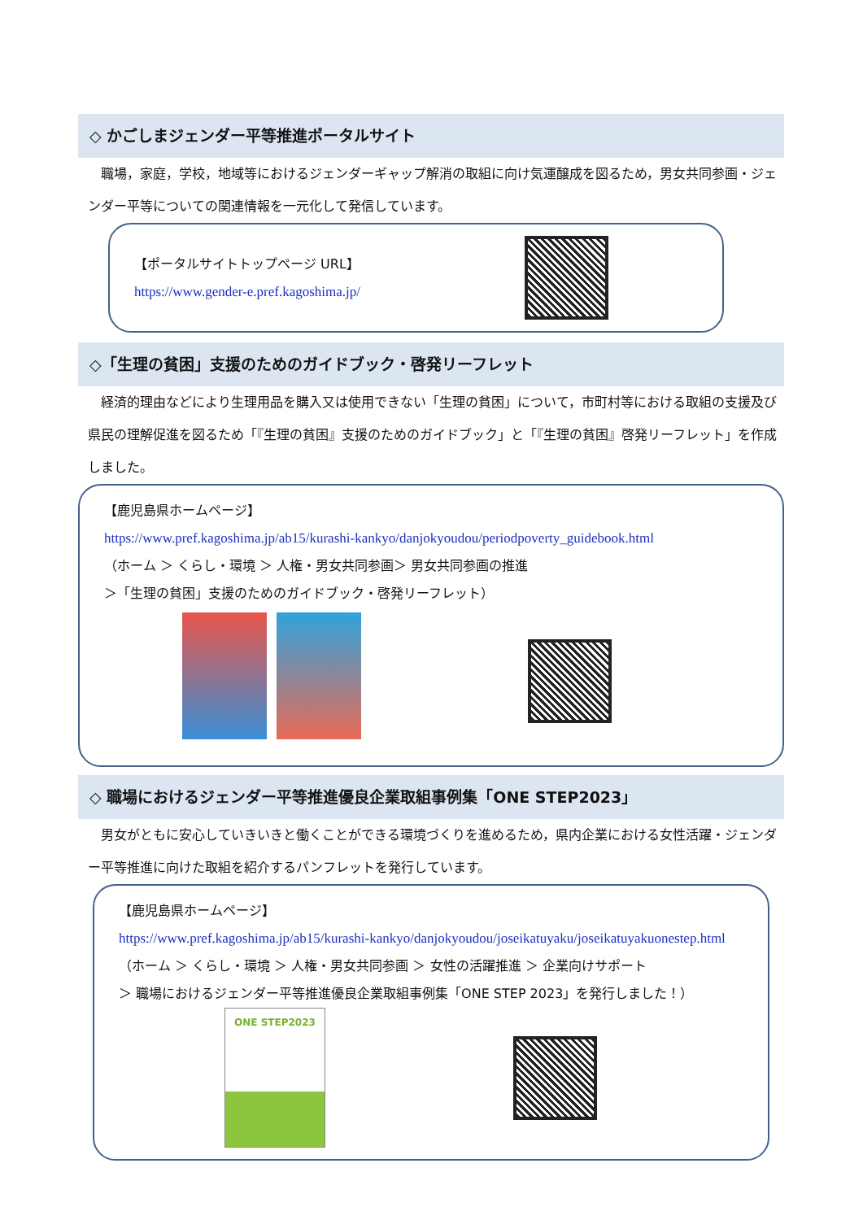◇ かごしまジェンダー平等推進ポータルサイト
　職場，家庭，学校，地域等におけるジェンダーギャップ解消の取組に向け気運醸成を図るため，男女共同参画・ジェンダー平等についての関連情報を一元化して発信しています。
【ポータルサイトトップページ URL】
https://www.gender-e.pref.kagoshima.jp/
◇「生理の貧困」支援のためのガイドブック・啓発リーフレット
　経済的理由などにより生理用品を購入又は使用できない「生理の貧困」について，市町村等における取組の支援及び県民の理解促進を図るため「『生理の貧困』支援のためのガイドブック」と「『生理の貧困』啓発リーフレット」を作成しました。
【鹿児島県ホームページ】
https://www.pref.kagoshima.jp/ab15/kurashi-kankyo/danjokyoudou/periodpoverty_guidebook.html
（ホーム ＞ くらし・環境 ＞ 人権・男女共同参画＞ 男女共同参画の推進
＞「生理の貧困」支援のためのガイドブック・啓発リーフレット）
◇ 職場におけるジェンダー平等推進優良企業取組事例集「ONE STEP2023」
　男女がともに安心していきいきと働くことができる環境づくりを進めるため，県内企業における女性活躍・ジェンダー平等推進に向けた取組を紹介するパンフレットを発行しています。
【鹿児島県ホームページ】
https://www.pref.kagoshima.jp/ab15/kurashi-kankyo/danjokyoudou/joseikatuyaku/joseikatuyakuonestep.html
（ホーム ＞ くらし・環境 ＞ 人権・男女共同参画 ＞ 女性の活躍推進 ＞ 企業向けサポート
＞ 職場におけるジェンダー平等推進優良企業取組事例集「ONE STEP 2023」を発行しました！）
ONE STEP2023